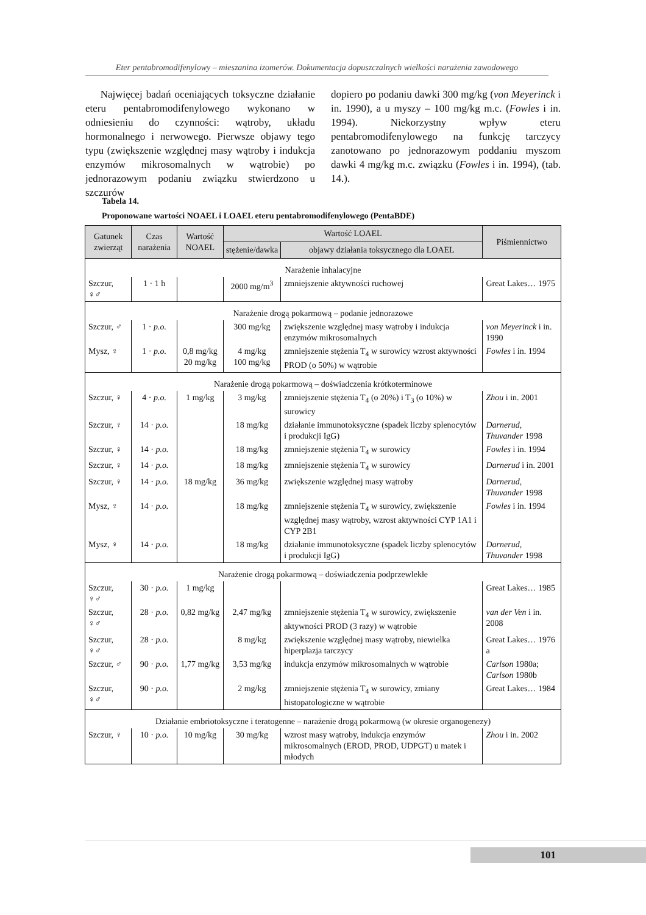Eter pentabromodifenylowy – mieszanina izomerów. Dokumentacja dopuszczalnych wielkości narażenia zawodowego
Najwięcej badań oceniających toksyczne działanie eteru pentabromodifenylowego wykonano w odniesieniu do czynności: wątroby, układu hormonalnego i nerwowego. Pierwsze objawy tego typu (zwiększenie względnej masy wątroby i indukcja enzymów mikrosomalnych w wątrobie) po jednorazowym podaniu związku stwierdzono u szczurów
dopiero po podaniu dawki 300 mg/kg (von Meyerinck i in. 1990), a u myszy – 100 mg/kg m.c. (Fowles i in. 1994). Niekorzystny wpływ eteru pentabromodifenylowego na funkcję tarczycy zanotowano po jednorazowym poddaniu myszom dawki 4 mg/kg m.c. związku (Fowles i in. 1994), (tab. 14.).
Tabela 14.
Proponowane wartości NOAEL i LOAEL eteru pentabromodifenylowego (PentaBDE)
| Gatunek zwierząt | Czas narażenia | Wartość NOAEL | Wartość LOAEL | | Piśmiennictwo |
| --- | --- | --- | --- | --- | --- |
| | | | stężenie/dawka | objawy działania toksycznego dla LOAEL | |
| Narażenie inhalacyjne | | | | | |
| Szczur, ♀♂ | 1 · 1 h | | 2000 mg/m<sup>3</sup> | zmniejszenie aktywności ruchowej | Great Lakes… 1975 |
| Narażenie drogą pokarmową – podanie jednorazowe | | | | | |
| Szczur, ♂ | 1 · p.o. | | 300 mg/kg | zwiększenie względnej masy wątroby i indukcja enzymów mikrosomalnych | von Meyerinck i in. 1990 |
| Mysz, ♀ | 1 · p.o. | 0,8 mg/kg 20 mg/kg | 4 mg/kg 100 mg/kg | zmniejszenie stężenia T<sub>4</sub> w surowicy wzrost aktywności PROD (o 50%) w wątrobie | Fowles i in. 1994 |
| Narażenie drogą pokarmową – doświadczenia krótkoterminowe | | | | | |
| Szczur, ♀ | 4 · p.o. | 1 mg/kg | 3 mg/kg | zmniejszenie stężenia T<sub>4</sub> (o 20%) i T<sub>3</sub> (o 10%) w surowicy | Zhou i in. 2001 |
| Szczur, ♀ | 14 · p.o. | | 18 mg/kg | działanie immunotoksyczne (spadek liczby splenocytów i produkcji IgG) | Darnerud, Thuvander 1998 |
| Szczur, ♀ | 14 · p.o. | | 18 mg/kg | zmniejszenie stężenia T<sub>4</sub> w surowicy | Fowles i in. 1994 |
| Szczur, ♀ | 14 · p.o. | | 18 mg/kg | zmniejszenie stężenia T<sub>4</sub> w surowicy | Darnerud i in. 2001 |
| Szczur, ♀ | 14 · p.o. | 18 mg/kg | 36 mg/kg | zwiększenie względnej masy wątroby | Darnerud, Thuvander 1998 |
| Mysz, ♀ | 14 · p.o. | | 18 mg/kg | zmniejszenie stężenia T<sub>4</sub> w surowicy, zwiększenie względnej masy wątroby, wzrost aktywności CYP 1A1 i CYP 2B1 | Fowles i in. 1994 |
| Mysz, ♀ | 14 · p.o. | | 18 mg/kg | działanie immunotoksyczne (spadek liczby splenocytów i produkcji IgG) | Darnerud, Thuvander 1998 |
| Narażenie drogą pokarmową – doświadczenia podprzewlekłe | | | | | |
| Szczur, ♀♂ | 30 · p.o. | 1 mg/kg | | | Great Lakes… 1985 |
| Szczur, ♀♂ | 28 · p.o. | 0,82 mg/kg | 2,47 mg/kg | zmniejszenie stężenia T<sub>4</sub> w surowicy, zwiększenie aktywności PROD (3 razy) w wątrobie | van der Ven i in. 2008 |
| Szczur, ♀♂ | 28 · p.o. | | 8 mg/kg | zwiększenie względnej masy wątroby, niewielka hiperplazja tarczycy | Great Lakes… 1976 a |
| Szczur, ♂ | 90 · p.o. | 1,77 mg/kg | 3,53 mg/kg | indukcja enzymów mikrosomalnych w wątrobie | Carlson 1980a; Carlson 1980b |
| Szczur, ♀♂ | 90 · p.o. | | 2 mg/kg | zmniejszenie stężenia T<sub>4</sub> w surowicy, zmiany histopatologiczne w wątrobie | Great Lakes… 1984 |
| Działanie embriotoksyczne i teratogenne – narażenie drogą pokarmową (w okresie organogenezy) | | | | | |
| Szczur, ♀ | 10 · p.o. | 10 mg/kg | 30 mg/kg | wzrost masy wątroby, indukcja enzymów mikrosomalnych (EROD, PROD, UDPGT) u matek i młodych | Zhou i in. 2002 |
101